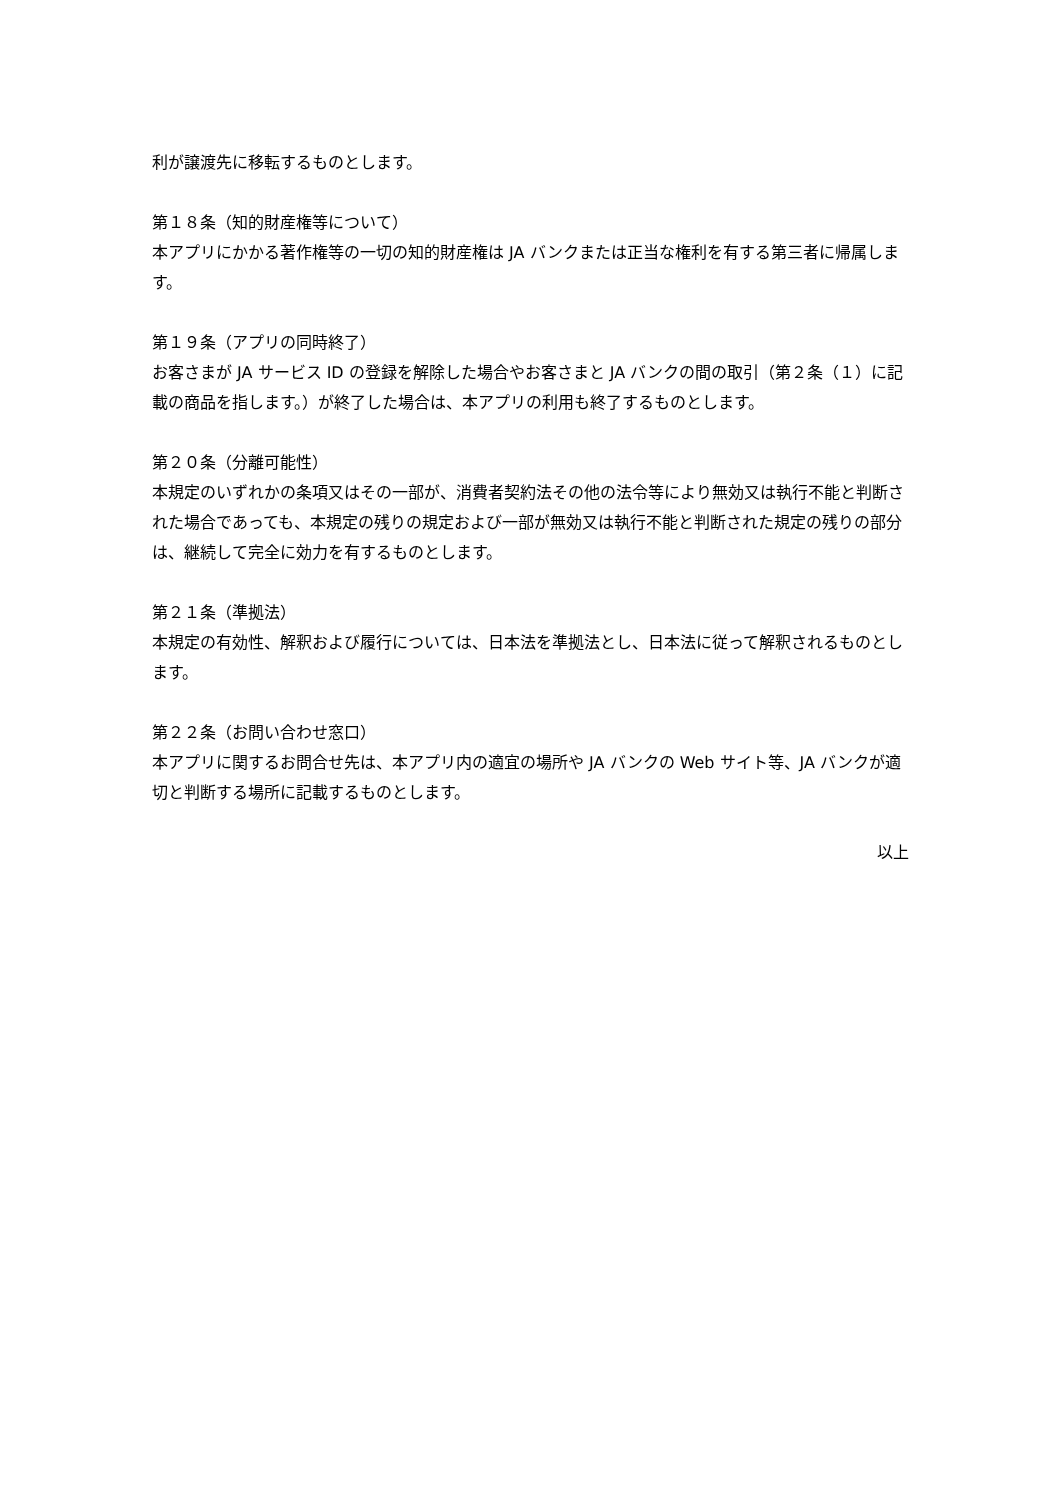利が譲渡先に移転するものとします。
第１８条（知的財産権等について）
本アプリにかかる著作権等の一切の知的財産権は JA バンクまたは正当な権利を有する第三者に帰属します。
第１９条（アプリの同時終了）
お客さまが JA サービス ID の登録を解除した場合やお客さまと JA バンクの間の取引（第２条（１）に記載の商品を指します。）が終了した場合は、本アプリの利用も終了するものとします。
第２０条（分離可能性）
本規定のいずれかの条項又はその一部が、消費者契約法その他の法令等により無効又は執行不能と判断された場合であっても、本規定の残りの規定および一部が無効又は執行不能と判断された規定の残りの部分は、継続して完全に効力を有するものとします。
第２１条（準拠法）
本規定の有効性、解釈および履行については、日本法を準拠法とし、日本法に従って解釈されるものとします。
第２２条（お問い合わせ窓口）
本アプリに関するお問合せ先は、本アプリ内の適宜の場所や JA バンクの Web サイト等、JA バンクが適切と判断する場所に記載するものとします。
以上